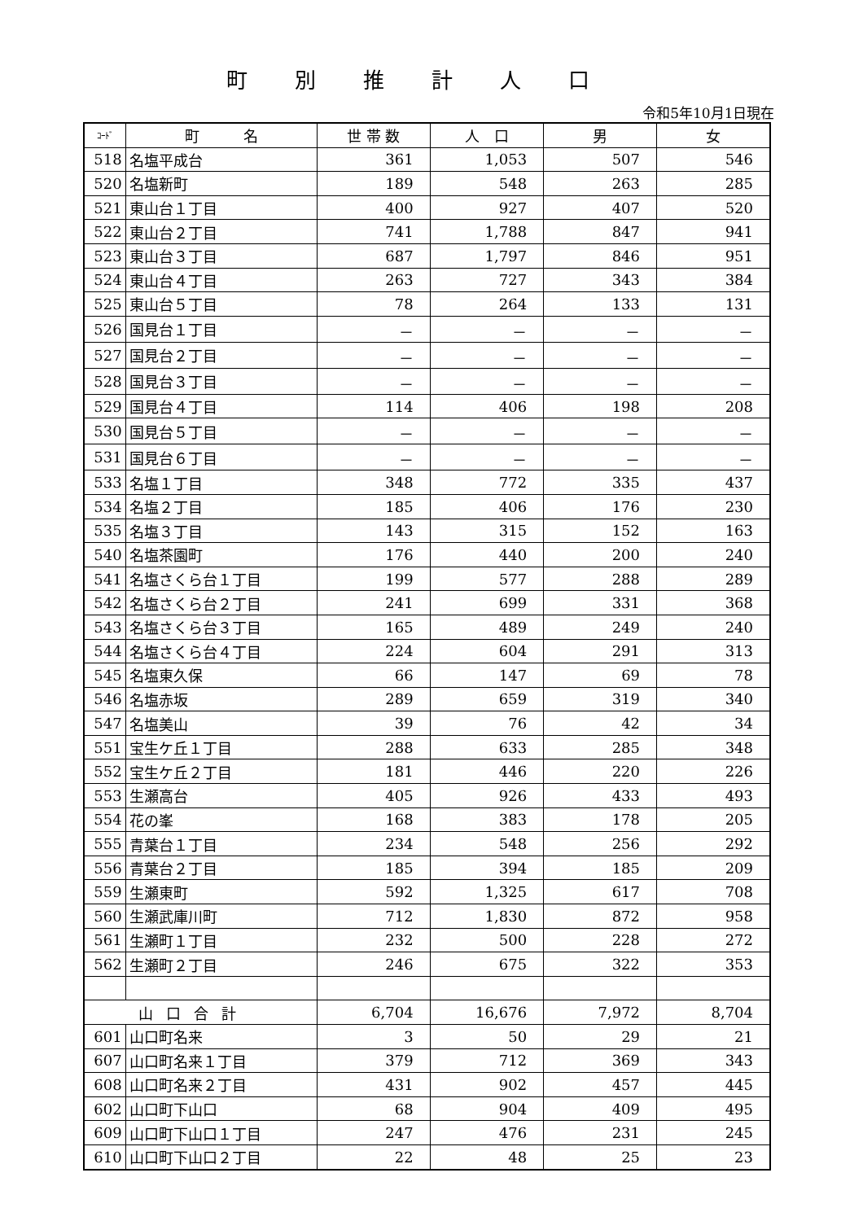町別推計人口
令和5年10月1日現在
| ｺｰﾄﾞ | 町 名 | 世 帯 数 | 人 口 | 男 | 女 |
| --- | --- | --- | --- | --- | --- |
| 518 | 名塩平成台 | 361 | 1,053 | 507 | 546 |
| 520 | 名塩新町 | 189 | 548 | 263 | 285 |
| 521 | 東山台１丁目 | 400 | 927 | 407 | 520 |
| 522 | 東山台２丁目 | 741 | 1,788 | 847 | 941 |
| 523 | 東山台３丁目 | 687 | 1,797 | 846 | 951 |
| 524 | 東山台４丁目 | 263 | 727 | 343 | 384 |
| 525 | 東山台５丁目 | 78 | 264 | 133 | 131 |
| 526 | 国見台１丁目 | － | － | － | － |
| 527 | 国見台２丁目 | － | － | － | － |
| 528 | 国見台３丁目 | － | － | － | － |
| 529 | 国見台４丁目 | 114 | 406 | 198 | 208 |
| 530 | 国見台５丁目 | － | － | － | － |
| 531 | 国見台６丁目 | － | － | － | － |
| 533 | 名塩１丁目 | 348 | 772 | 335 | 437 |
| 534 | 名塩２丁目 | 185 | 406 | 176 | 230 |
| 535 | 名塩３丁目 | 143 | 315 | 152 | 163 |
| 540 | 名塩茶園町 | 176 | 440 | 200 | 240 |
| 541 | 名塩さくら台１丁目 | 199 | 577 | 288 | 289 |
| 542 | 名塩さくら台２丁目 | 241 | 699 | 331 | 368 |
| 543 | 名塩さくら台３丁目 | 165 | 489 | 249 | 240 |
| 544 | 名塩さくら台４丁目 | 224 | 604 | 291 | 313 |
| 545 | 名塩東久保 | 66 | 147 | 69 | 78 |
| 546 | 名塩赤坂 | 289 | 659 | 319 | 340 |
| 547 | 名塩美山 | 39 | 76 | 42 | 34 |
| 551 | 宝生ケ丘１丁目 | 288 | 633 | 285 | 348 |
| 552 | 宝生ケ丘２丁目 | 181 | 446 | 220 | 226 |
| 553 | 生瀬高台 | 405 | 926 | 433 | 493 |
| 554 | 花の峯 | 168 | 383 | 178 | 205 |
| 555 | 青葉台１丁目 | 234 | 548 | 256 | 292 |
| 556 | 青葉台２丁目 | 185 | 394 | 185 | 209 |
| 559 | 生瀬東町 | 592 | 1,325 | 617 | 708 |
| 560 | 生瀬武庫川町 | 712 | 1,830 | 872 | 958 |
| 561 | 生瀬町１丁目 | 232 | 500 | 228 | 272 |
| 562 | 生瀬町２丁目 | 246 | 675 | 322 | 353 |
| 山口合計 | | 6,704 | 16,676 | 7,972 | 8,704 |
| 601 | 山口町名来 | 3 | 50 | 29 | 21 |
| 607 | 山口町名来１丁目 | 379 | 712 | 369 | 343 |
| 608 | 山口町名来２丁目 | 431 | 902 | 457 | 445 |
| 602 | 山口町下山口 | 68 | 904 | 409 | 495 |
| 609 | 山口町下山口１丁目 | 247 | 476 | 231 | 245 |
| 610 | 山口町下山口２丁目 | 22 | 48 | 25 | 23 |